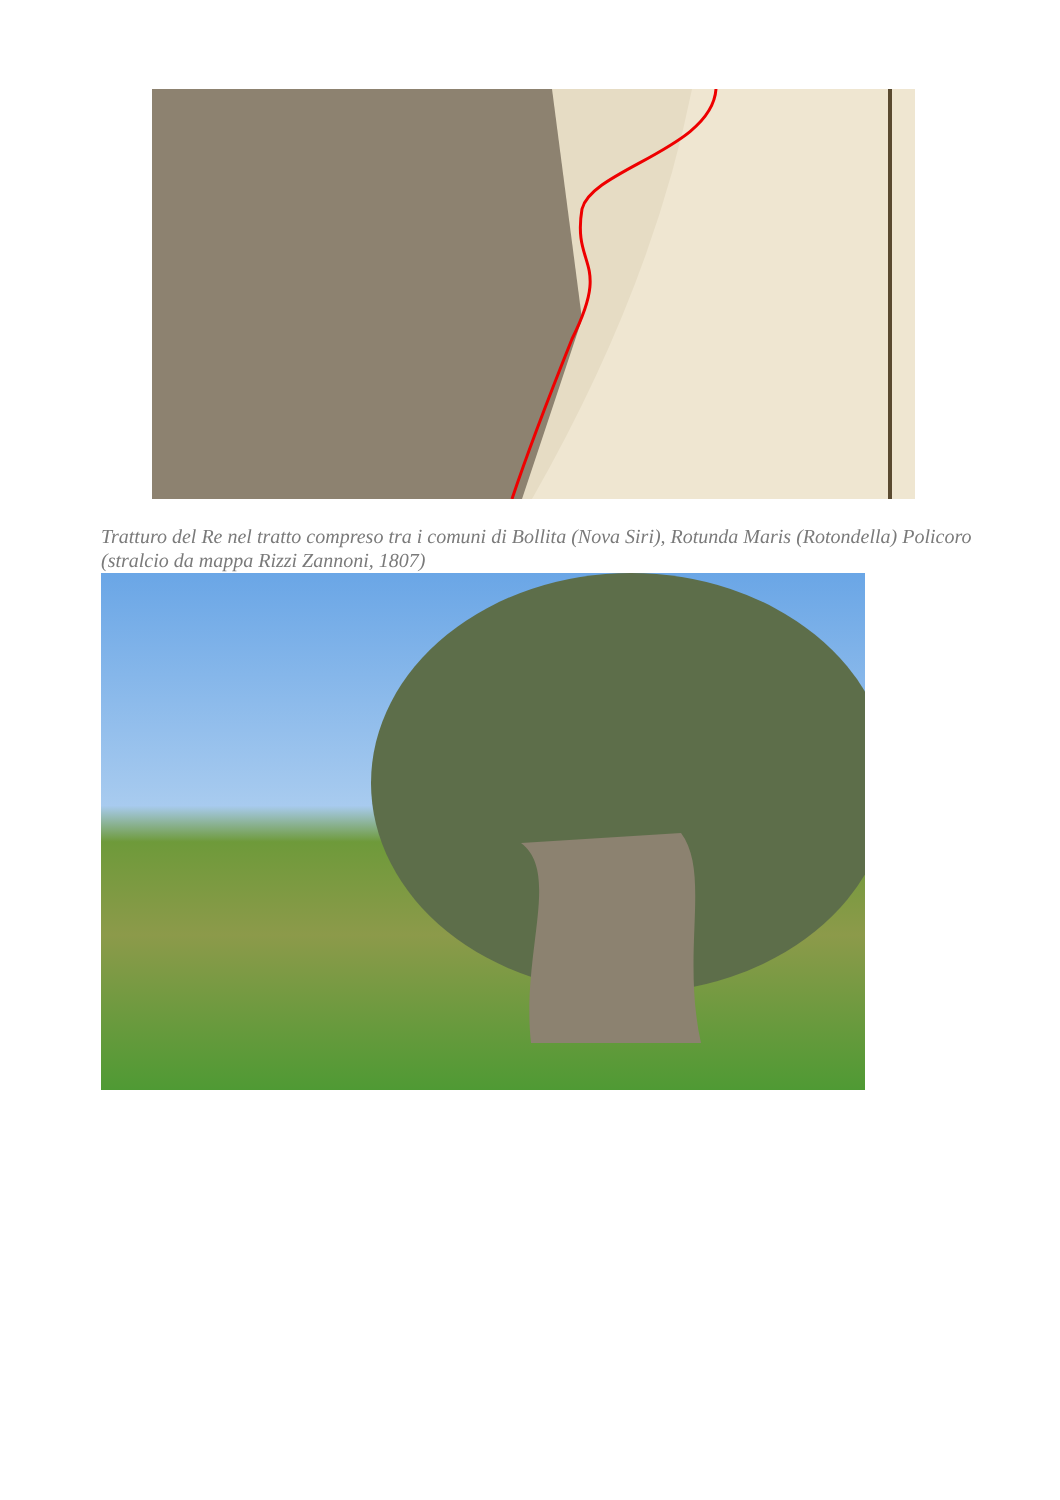Tratturo del Re nel tratto compreso tra i comuni di Bollita (Nova Siri), Rotunda Maris (Rotondella) Policoro (stralcio da mappa Rizzi Zannoni, 1807)